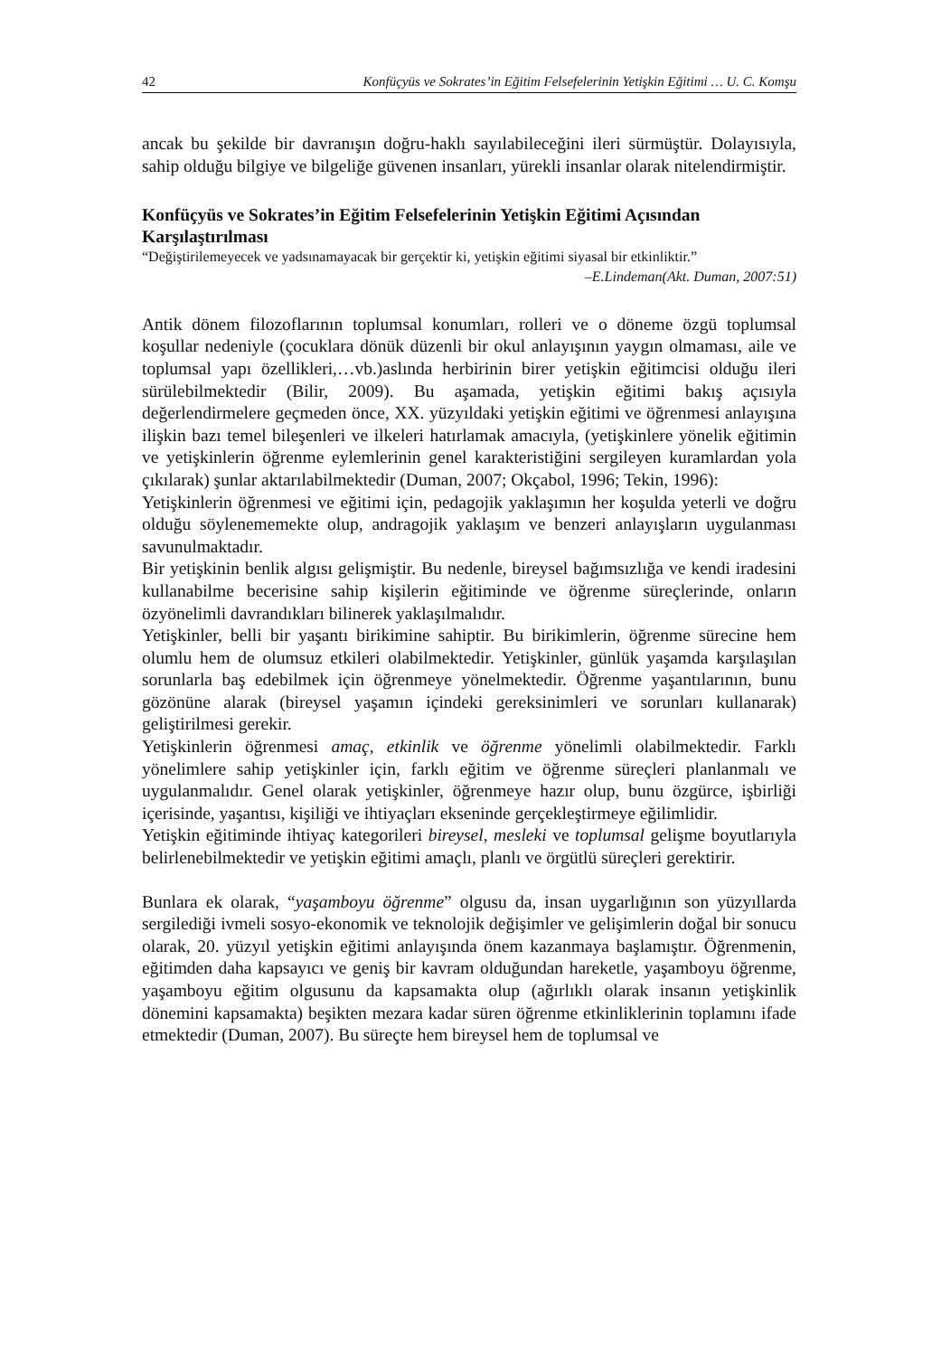42 Konfüçyüs ve Sokrates’in Eğitim Felsefelerinin Yetişkin Eğitimi … U. C. Komşu
ancak bu şekilde bir davranışın doğru-haklı sayılabileceğini ileri sürmüştür. Dolayısıyla, sahip olduğu bilgiye ve bilgeliğe güvenen insanları, yürekli insanlar olarak nitelendirmiştir.
Konfüçyüs ve Sokrates’in Eğitim Felsefelerinin Yetişkin Eğitimi Açısından Karşılaştırılması
“Değiştirilemeyecek ve yadsınamayacak bir gerçektir ki, yetişkin eğitimi siyasal bir etkinliktir.”
–E.Lindeman(Akt. Duman, 2007:51)
Antik dönem filozoflarının toplumsal konumları, rolleri ve o döneme özgü toplumsal koşullar nedeniyle (çocuklara dönük düzenli bir okul anlayışının yaygın olmaması, aile ve toplumsal yapı özellikleri,…vb.)aslında herbirinin birer yetişkin eğitimcisi olduğu ileri sürülebilmektedir (Bilir, 2009). Bu aşamada, yetişkin eğitimi bakış açısıyla değerlendirmelere geçmeden önce, XX. yüzyıldaki yetişkin eğitimi ve öğrenmesi anlayışına ilişkin bazı temel bileşenleri ve ilkeleri hatırlamak amacıyla, (yetişkinlere yönelik eğitimin ve yetişkinlerin öğrenme eylemlerinin genel karakteristiğini sergileyen kuramlardan yola çıkılarak) şunlar aktarılabilmektedir (Duman, 2007; Okçabol, 1996; Tekin, 1996):
Yetişkinlerin öğrenmesi ve eğitimi için, pedagojik yaklaşımın her koşulda yeterli ve doğru olduğu söylenememekte olup, andragojik yaklaşım ve benzeri anlayışların uygulanması savunulmaktadır.
Bir yetişkinin benlik algısı gelişmiştir. Bu nedenle, bireysel bağımsızlığa ve kendi iradesini kullanabilme becerisine sahip kişilerin eğitiminde ve öğrenme süreçlerinde, onların özyönelimli davrandıkları bilinerek yaklaşılmalıdır.
Yetişkinler, belli bir yaşantı birikimine sahiptir. Bu birikimlerin, öğrenme sürecine hem olumlu hem de olumsuz etkileri olabilmektedir. Yetişkinler, günlük yaşamda karşılaşılan sorunlarla baş edebilmek için öğrenmeye yönelmektedir. Öğrenme yaşantılarının, bunu gözönüne alarak (bireysel yaşamın içindeki gereksinimleri ve sorunları kullanarak) geliştirilmesi gerekir.
Yetişkinlerin öğrenmesi amaç, etkinlik ve öğrenme yönelimli olabilmektedir. Farklı yönelimlere sahip yetişkinler için, farklı eğitim ve öğrenme süreçleri planlanmalı ve uygulanmalıdır. Genel olarak yetişkinler, öğrenmeye hazır olup, bunu özgürce, işbirliği içerisinde, yaşantısı, kişiliği ve ihtiyaçları ekseninde gerçekleştirmeye eğilimlidir.
Yetişkin eğitiminde ihtiyaç kategorileri bireysel, mesleki ve toplumsal gelişme boyutlarıyla belirlenebilmektedir ve yetişkin eğitimi amaçlı, planlı ve örgütlü süreçleri gerektirir.
Bunlara ek olarak, “yaşamboyu öğrenme” olgusu da, insan uygarlığının son yüzyıllarda sergilediği ivmeli sosyo-ekonomik ve teknolojik değişimler ve gelişimlerin doğal bir sonucu olarak, 20. yüzyıl yetişkin eğitimi anlayışında önem kazanmaya başlamıştır. Öğrenmenin, eğitimden daha kapsayıcı ve geniş bir kavram olduğundan hareketle, yaşamboyu öğrenme, yaşamboyu eğitim olgusunu da kapsamakta olup (ağırlıklı olarak insanın yetişkinlik dönemini kapsamakta) beşikten mezara kadar süren öğrenme etkinliklerinin toplamını ifade etmektedir (Duman, 2007). Bu süreçte hem bireysel hem de toplumsal ve